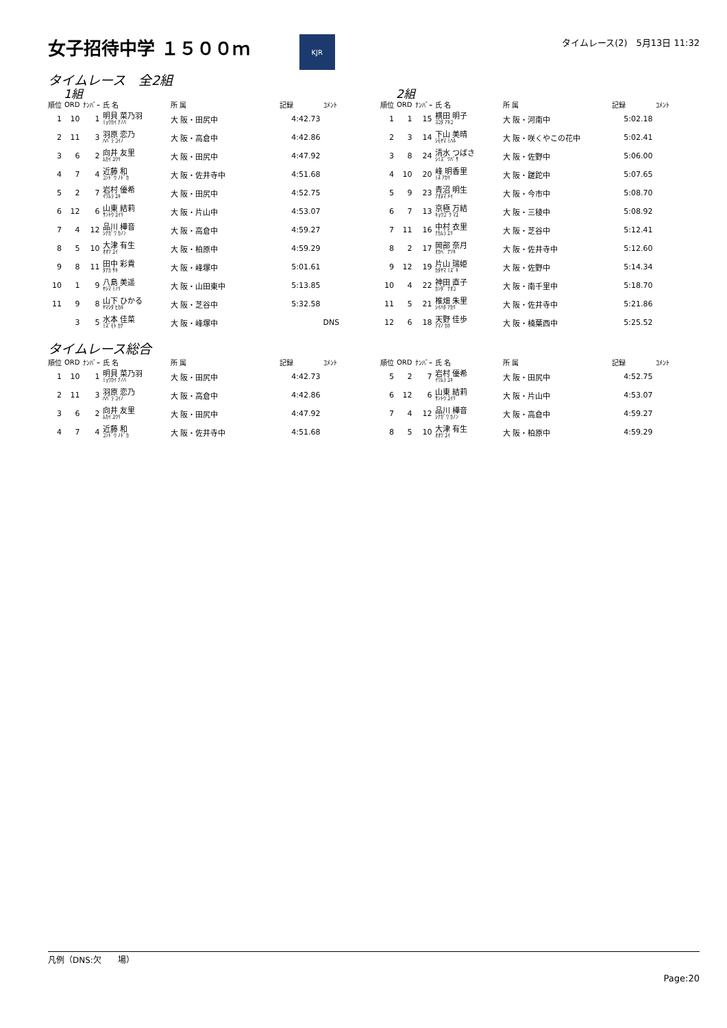女子招待中学 １５００ｍ
KJR
タイムレース(2)　5月13日 11:32
タイムレース　全2組
1組
| 順位 | ORD | ﾅﾝﾊﾞｰ | 氏 名 | 所 属 | 記録 | ｺﾒﾝﾄ |
| --- | --- | --- | --- | --- | --- | --- |
| 1 | 10 | 1 | 明貝 菜乃羽 ﾐｮｳｶｲ ﾅﾉﾊ | 大 阪・田尻中 | 4:42.73 | |
| 2 | 11 | 3 | 羽原 恋乃 ﾊﾊﾞﾗ ｺｲﾉ | 大 阪・高倉中 | 4:42.86 | |
| 3 | 6 | 2 | 向井 友里 ﾑｶｲ ﾕｳﾘ | 大 阪・田尻中 | 4:47.92 | |
| 4 | 7 | 4 | 近藤 和 ｺﾝﾄﾞｳ ﾉﾄﾞｶ | 大 阪・佐井寺中 | 4:51.68 | |
| 5 | 2 | 7 | 岩村 優希 ｲﾜﾑﾗ ﾕｷ | 大 阪・田尻中 | 4:52.75 | |
| 6 | 12 | 6 | 山東 結莉 ｻﾝﾄｳ ﾕｲﾘ | 大 阪・片山中 | 4:53.07 | |
| 7 | 4 | 12 | 品川 樺音 ｼﾅｶﾞﾜ ｶﾉﾝ | 大 阪・高倉中 | 4:59.27 | |
| 8 | 5 | 10 | 大津 有生 ｵｵﾂ ﾕｲ | 大 阪・柏原中 | 4:59.29 | |
| 9 | 8 | 11 | 田中 彩貴 ﾀﾅｶ ｻｷ | 大 阪・峰塚中 | 5:01.61 | |
| 10 | 1 | 9 | 八島 美遥 ﾔｼﾏ ﾐﾉﾘ | 大 阪・山田東中 | 5:13.85 | |
| 11 | 9 | 8 | 山下 ひかる ﾔﾏｼﾀ ﾋｶﾙ | 大 阪・芝谷中 | 5:32.58 | |
| | 3 | 5 | 水本 佳菜 ﾐｽﾞﾓﾄ ｶﾅ | 大 阪・峰塚中 | | DNS |
2組
| 順位 | ORD | ﾅﾝﾊﾞｰ | 氏 名 | 所 属 | 記録 | ｺﾒﾝﾄ |
| --- | --- | --- | --- | --- | --- | --- |
| 1 | 1 | 15 | 横田 明子 ﾖｺﾀ ｱｷｺ | 大 阪・河南中 | 5:02.18 | |
| 2 | 3 | 14 | 下山 美晴 ｼﾓﾔﾏ ﾐﾊﾙ | 大 阪・咲くやこの花中 | 5:02.41 | |
| 3 | 8 | 24 | 清水 つばさ ｼﾐｽﾞ ﾂﾊﾞｻ | 大 阪・佐野中 | 5:06.00 | |
| 4 | 10 | 20 | 峰 明香里 ﾐﾈ ｱｶﾘ | 大 阪・蹉跎中 | 5:07.65 | |
| 5 | 9 | 23 | 青沼 明生 ｱｵﾇﾏ ﾒｲ | 大 阪・今市中 | 5:08.70 | |
| 6 | 7 | 13 | 京極 万結 ｷｮｳｺﾞｸ ﾏﾕ | 大 阪・三稜中 | 5:08.92 | |
| 7 | 11 | 16 | 中村 衣里 ﾅｶﾑﾗ ｴﾘ | 大 阪・芝谷中 | 5:12.41 | |
| 8 | 2 | 17 | 岡部 奈月 ｵｶﾍﾞ ﾅﾂｷ | 大 阪・佐井寺中 | 5:12.60 | |
| 9 | 12 | 19 | 片山 瑞姫 ｶﾀﾔﾏ ﾐｽﾞｷ | 大 阪・佐野中 | 5:14.34 | |
| 10 | 4 | 22 | 神田 直子 ｶﾝﾀﾞ ﾅｵｺ | 大 阪・南千里中 | 5:18.70 | |
| 11 | 5 | 21 | 椎畑 朱里 ｼｲﾊﾀ ｱｶﾘ | 大 阪・佐井寺中 | 5:21.86 | |
| 12 | 6 | 18 | 天野 佳歩 ｱﾏﾉ ｶﾎ | 大 阪・楠葉西中 | 5:25.52 | |
タイムレース総合
| 順位 | ORD | ﾅﾝﾊﾞｰ | 氏 名 | 所 属 | 記録 | ｺﾒﾝﾄ |
| --- | --- | --- | --- | --- | --- | --- |
| 1 | 10 | 1 | 明貝 菜乃羽 ﾐｮｳｶｲ ﾅﾉﾊ | 大 阪・田尻中 | 4:42.73 | |
| 2 | 11 | 3 | 羽原 恋乃 ﾊﾊﾞﾗ ｺｲﾉ | 大 阪・高倉中 | 4:42.86 | |
| 3 | 6 | 2 | 向井 友里 ﾑｶｲ ﾕｳﾘ | 大 阪・田尻中 | 4:47.92 | |
| 4 | 7 | 4 | 近藤 和 ｺﾝﾄﾞｳ ﾉﾄﾞｶ | 大 阪・佐井寺中 | 4:51.68 | |
| 順位 | ORD | ﾅﾝﾊﾞｰ | 氏 名 | 所 属 | 記録 | ｺﾒﾝﾄ |
| --- | --- | --- | --- | --- | --- | --- |
| 5 | 2 | 7 | 岩村 優希 ｲﾜﾑﾗ ﾕｷ | 大 阪・田尻中 | 4:52.75 | |
| 6 | 12 | 6 | 山東 結莉 ｻﾝﾄｳ ﾕｲﾘ | 大 阪・片山中 | 4:53.07 | |
| 7 | 4 | 12 | 品川 樺音 ｼﾅｶﾞﾜ ｶﾉﾝ | 大 阪・高倉中 | 4:59.27 | |
| 8 | 5 | 10 | 大津 有生 ｵｵﾂ ﾕｲ | 大 阪・柏原中 | 4:59.29 | |
凡例（DNS:欠　　場）
Page:20